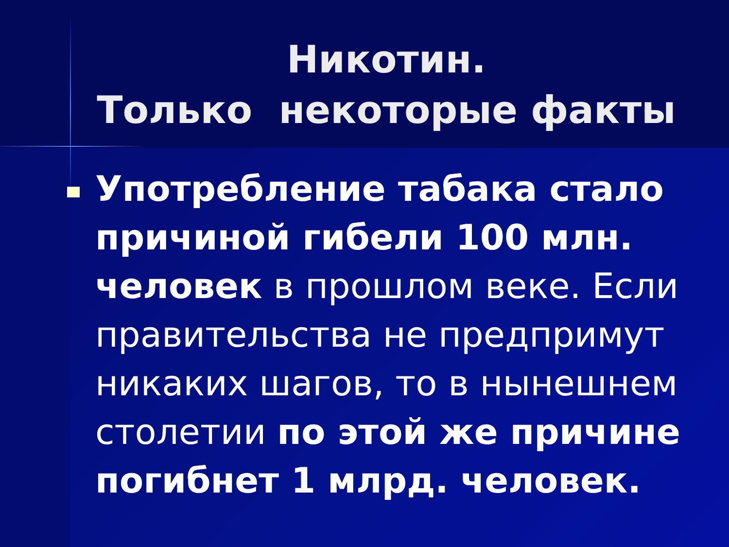Никотин.
Только некоторые факты
Употребление табака стало причиной гибели 100 млн. человек в прошлом веке. Если правительства не предпримут никаких шагов, то в нынешнем столетии по этой же причине погибнет 1 млрд. человек.